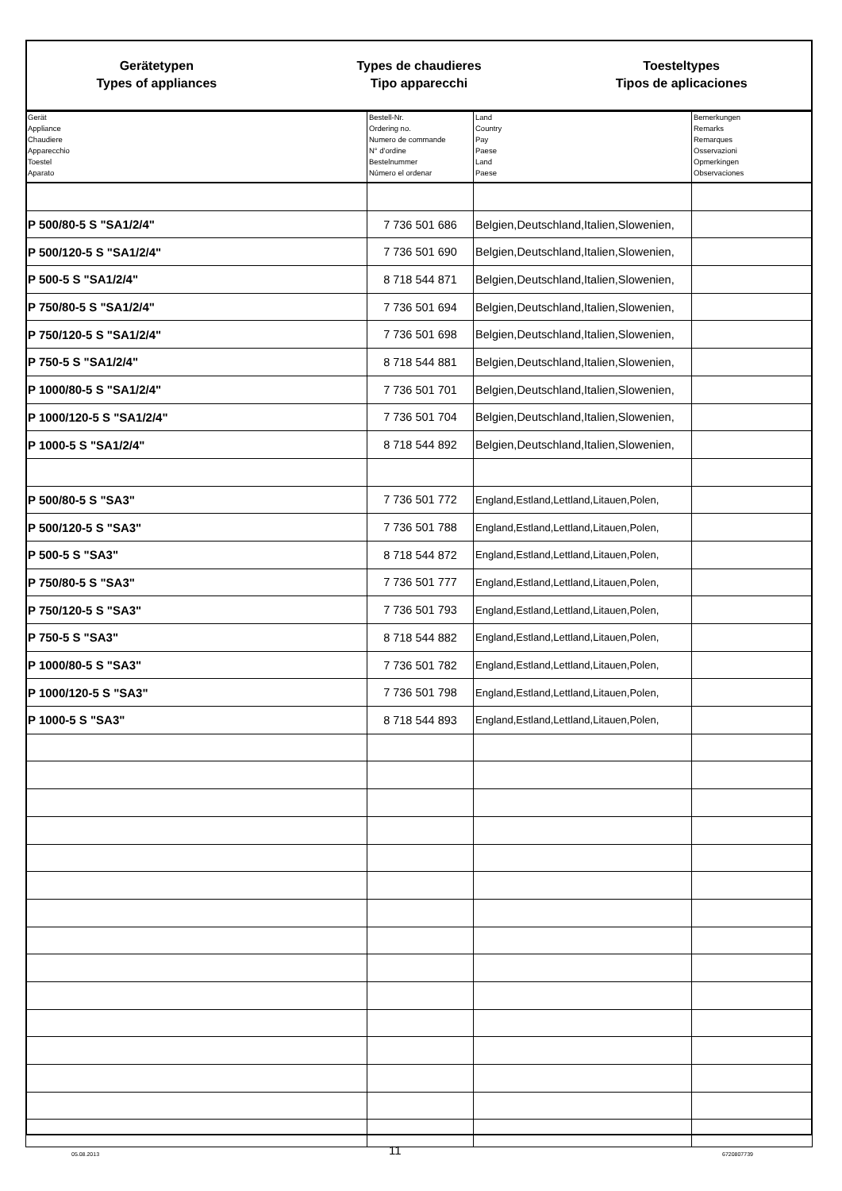Gerätetypen
Types of appliances
Types de chaudieres
Tipo apparecchi
Toesteltypes
Tipos de aplicaciones
| Gerät Appliance Chaudiere Apparecchio Toestel Aparato | Bestell-Nr. Ordering no. Numero de commande N° d'ordine Bestelnummer Número el ordenar | Land Country Pay Paese Land Paese | Bemerkungen Remarks Remarques Osservazioni Opmerkingen Observaciones |
| --- | --- | --- | --- |
| P 500/80-5 S "SA1/2/4" | 7 736 501 686 | Belgien,Deutschland,Italien,Slowenien, | |
| P 500/120-5 S "SA1/2/4" | 7 736 501 690 | Belgien,Deutschland,Italien,Slowenien, | |
| P 500-5 S "SA1/2/4" | 8 718 544 871 | Belgien,Deutschland,Italien,Slowenien, | |
| P 750/80-5 S "SA1/2/4" | 7 736 501 694 | Belgien,Deutschland,Italien,Slowenien, | |
| P 750/120-5 S "SA1/2/4" | 7 736 501 698 | Belgien,Deutschland,Italien,Slowenien, | |
| P 750-5 S "SA1/2/4" | 8 718 544 881 | Belgien,Deutschland,Italien,Slowenien, | |
| P 1000/80-5 S "SA1/2/4" | 7 736 501 701 | Belgien,Deutschland,Italien,Slowenien, | |
| P 1000/120-5 S "SA1/2/4" | 7 736 501 704 | Belgien,Deutschland,Italien,Slowenien, | |
| P 1000-5 S "SA1/2/4" | 8 718 544 892 | Belgien,Deutschland,Italien,Slowenien, | |
| P 500/80-5 S "SA3" | 7 736 501 772 | England,Estland,Lettland,Litauen,Polen, | |
| P 500/120-5 S "SA3" | 7 736 501 788 | England,Estland,Lettland,Litauen,Polen, | |
| P 500-5 S "SA3" | 8 718 544 872 | England,Estland,Lettland,Litauen,Polen, | |
| P 750/80-5 S "SA3" | 7 736 501 777 | England,Estland,Lettland,Litauen,Polen, | |
| P 750/120-5 S "SA3" | 7 736 501 793 | England,Estland,Lettland,Litauen,Polen, | |
| P 750-5 S "SA3" | 8 718 544 882 | England,Estland,Lettland,Litauen,Polen, | |
| P 1000/80-5 S "SA3" | 7 736 501 782 | England,Estland,Lettland,Litauen,Polen, | |
| P 1000/120-5 S "SA3" | 7 736 501 798 | England,Estland,Lettland,Litauen,Polen, | |
| P 1000-5 S "SA3" | 8 718 544 893 | England,Estland,Lettland,Litauen,Polen, | |
05.08.2013 11 6720807739